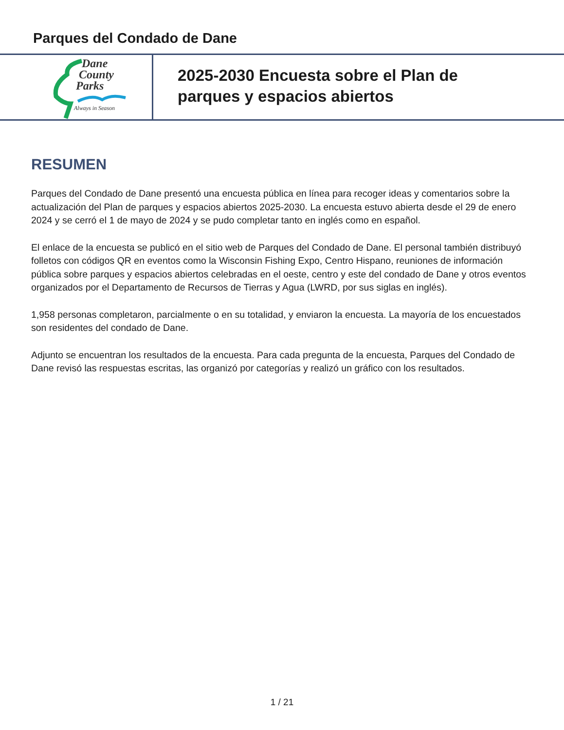Parques del Condado de Dane
Dane
County
Parks
Always in Season
2025-2030 Encuesta sobre el Plan de
parques y espacios abiertos
RESUMEN
Parques del Condado de Dane presentó una encuesta pública en línea para recoger ideas y comentarios sobre la actualización del Plan de parques y espacios abiertos 2025-2030. La encuesta estuvo abierta desde el 29 de enero 2024 y se cerró el 1 de mayo de 2024 y se pudo completar tanto en inglés como en español.
El enlace de la encuesta se publicó en el sitio web de Parques del Condado de Dane. El personal también distribuyó folletos con códigos QR en eventos como la Wisconsin Fishing Expo, Centro Hispano, reuniones de información pública sobre parques y espacios abiertos celebradas en el oeste, centro y este del condado de Dane y otros eventos organizados por el Departamento de Recursos de Tierras y Agua (LWRD, por sus siglas en inglés).
1,958 personas completaron, parcialmente o en su totalidad, y enviaron la encuesta. La mayoría de los encuestados son residentes del condado de Dane.
Adjunto se encuentran los resultados de la encuesta. Para cada pregunta de la encuesta, Parques del Condado de Dane revisó las respuestas escritas, las organizó por categorías y realizó un gráfico con los resultados.
1 / 21